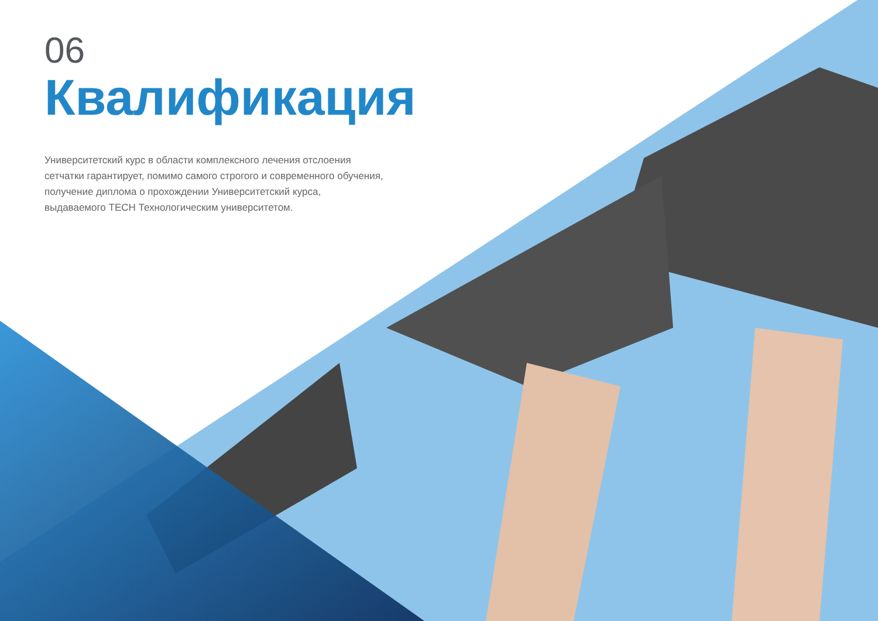06
Квалификация
Университетский курс в области комплексного лечения отслоения сетчатки гарантирует, помимо самого строгого и современного обучения, получение диплома о прохождении Университетский курса, выдаваемого TECH Технологическим университетом.